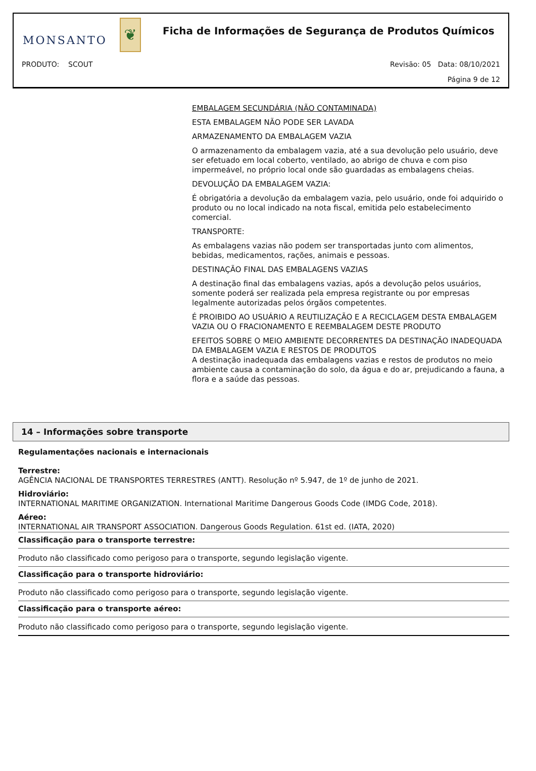❦
MONSANTO
Ficha de Informações de Segurança de Produtos Químicos
PRODUTO: SCOUT
Revisão: 05 Data: 08/10/2021
Página 9 de 12
EMBALAGEM SECUNDÁRIA (NÃO CONTAMINADA)
ESTA EMBALAGEM NÃO PODE SER LAVADA
ARMAZENAMENTO DA EMBALAGEM VAZIA
O armazenamento da embalagem vazia, até a sua devolução pelo usuário, deve ser efetuado em local coberto, ventilado, ao abrigo de chuva e com piso impermeável, no próprio local onde são guardadas as embalagens cheias.
DEVOLUÇÃO DA EMBALAGEM VAZIA:
É obrigatória a devolução da embalagem vazia, pelo usuário, onde foi adquirido o produto ou no local indicado na nota fiscal, emitida pelo estabelecimento comercial.
TRANSPORTE:
As embalagens vazias não podem ser transportadas junto com alimentos, bebidas, medicamentos, rações, animais e pessoas.
DESTINAÇÃO FINAL DAS EMBALAGENS VAZIAS
A destinação final das embalagens vazias, após a devolução pelos usuários, somente poderá ser realizada pela empresa registrante ou por empresas legalmente autorizadas pelos órgãos competentes.
É PROIBIDO AO USUÁRIO A REUTILIZAÇÃO E A RECICLAGEM DESTA EMBALAGEM VAZIA OU O FRACIONAMENTO E REEMBALAGEM DESTE PRODUTO
EFEITOS SOBRE O MEIO AMBIENTE DECORRENTES DA DESTINAÇÃO INADEQUADA DA EMBALAGEM VAZIA E RESTOS DE PRODUTOS
A destinação inadequada das embalagens vazias e restos de produtos no meio ambiente causa a contaminação do solo, da água e do ar, prejudicando a fauna, a flora e a saúde das pessoas.
14 – Informações sobre transporte
Regulamentações nacionais e internacionais
Terrestre:
AGÊNCIA NACIONAL DE TRANSPORTES TERRESTRES (ANTT). Resolução nº 5.947, de 1º de junho de 2021.
Hidroviário:
INTERNATIONAL MARITIME ORGANIZATION. International Maritime Dangerous Goods Code (IMDG Code, 2018).
Aéreo:
INTERNATIONAL AIR TRANSPORT ASSOCIATION. Dangerous Goods Regulation. 61st ed. (IATA, 2020)
Classificação para o transporte terrestre:
Produto não classificado como perigoso para o transporte, segundo legislação vigente.
Classificação para o transporte hidroviário:
Produto não classificado como perigoso para o transporte, segundo legislação vigente.
Classificação para o transporte aéreo:
Produto não classificado como perigoso para o transporte, segundo legislação vigente.